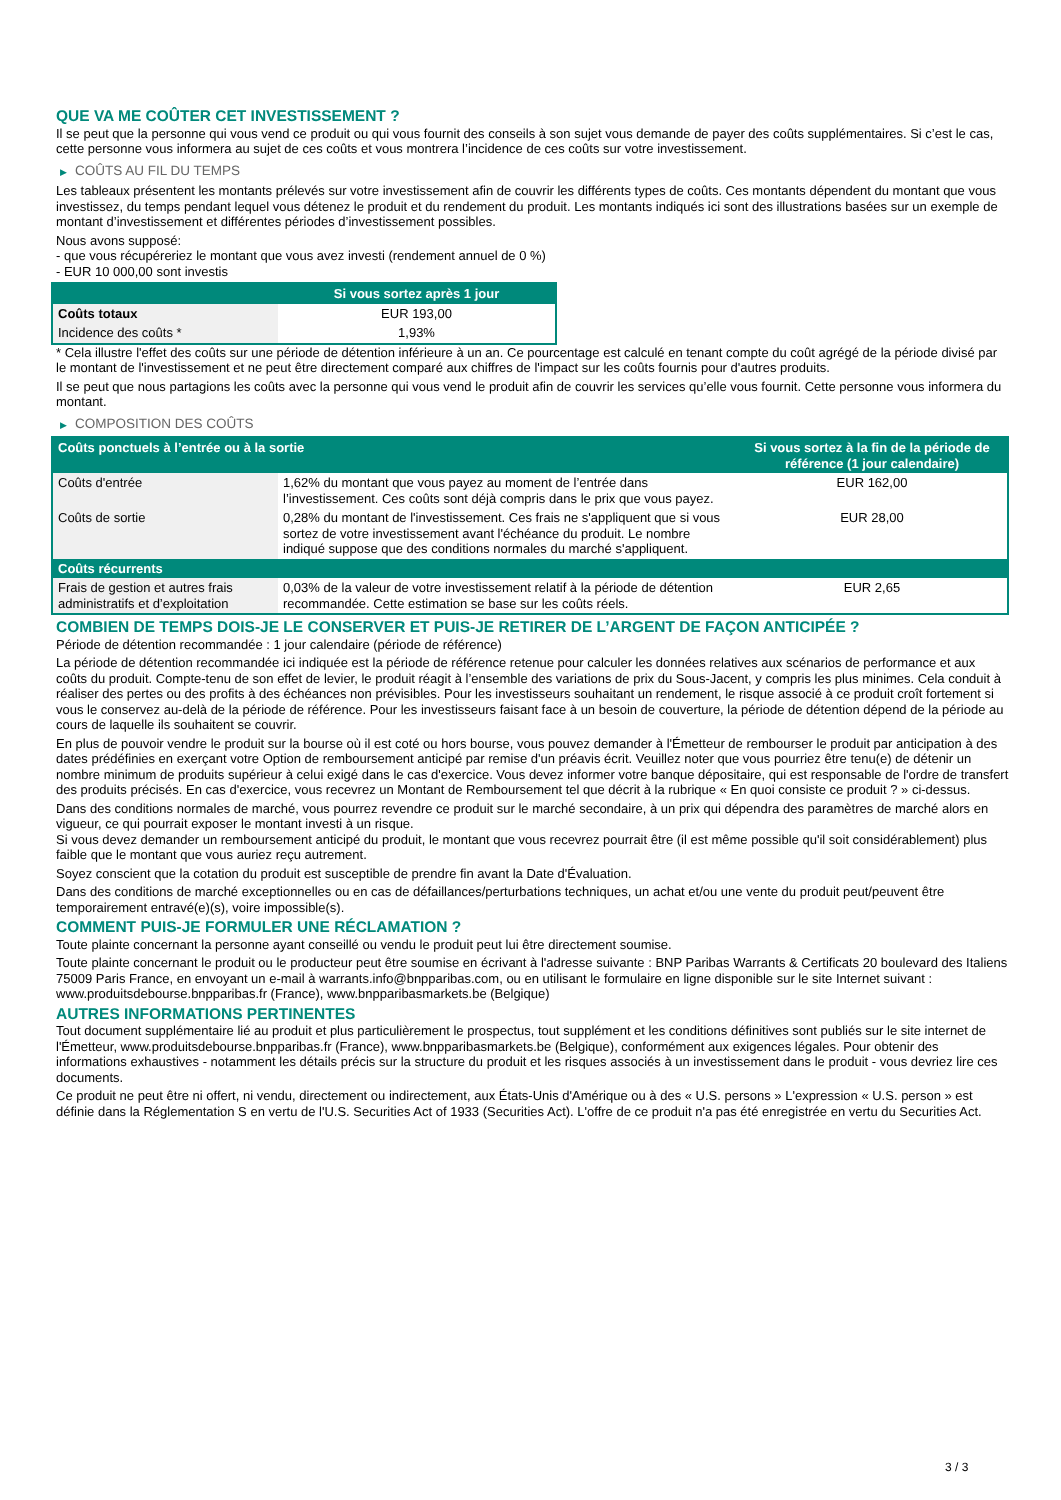QUE VA ME COÛTER CET INVESTISSEMENT ?
Il se peut que la personne qui vous vend ce produit ou qui vous fournit des conseils à son sujet vous demande de payer des coûts supplémentaires. Si c’est le cas, cette personne vous informera au sujet de ces coûts et vous montrera l’incidence de ces coûts sur votre investissement.
▶ COÛTS AU FIL DU TEMPS
Les tableaux présentent les montants prélevés sur votre investissement afin de couvrir les différents types de coûts. Ces montants dépendent du montant que vous investissez, du temps pendant lequel vous détenez le produit et du rendement du produit. Les montants indiqués ici sont des illustrations basées sur un exemple de montant d’investissement et différentes périodes d’investissement possibles.
Nous avons supposé:
- que vous récupéreriez le montant que vous avez investi (rendement annuel de 0 %)
- EUR 10 000,00 sont investis
| | Si vous sortez après 1 jour |
| --- | --- |
| Coûts totaux | EUR 193,00 |
| Incidence des coûts * | 1,93% |
* Cela illustre l'effet des coûts sur une période de détention inférieure à un an. Ce pourcentage est calculé en tenant compte du coût agrégé de la période divisé par le montant de l'investissement et ne peut être directement comparé aux chiffres de l'impact sur les coûts fournis pour d'autres produits.
Il se peut que nous partagions les coûts avec la personne qui vous vend le produit afin de couvrir les services qu’elle vous fournit. Cette personne vous informera du montant.
▶ COMPOSITION DES COÛTS
| Coûts ponctuels à l’entrée ou à la sortie | | Si vous sortez à la fin de la période de référence (1 jour calendaire) |
| --- | --- | --- |
| Coûts d'entrée | 1,62% du montant que vous payez au moment de l’entrée dans l’investissement. Ces coûts sont déjà compris dans le prix que vous payez. | EUR 162,00 |
| Coûts de sortie | 0,28% du montant de l'investissement. Ces frais ne s'appliquent que si vous sortez de votre investissement avant l'échéance du produit. Le nombre indiqué suppose que des conditions normales du marché s'appliquent. | EUR 28,00 |
| Coûts récurrents | | |
| Frais de gestion et autres frais administratifs et d’exploitation | 0,03% de la valeur de votre investissement relatif à la période de détention recommandée. Cette estimation se base sur les coûts réels. | EUR 2,65 |
COMBIEN DE TEMPS DOIS-JE LE CONSERVER ET PUIS-JE RETIRER DE L’ARGENT DE FAÇON ANTICIPÉE ?
Période de détention recommandée : 1 jour calendaire (période de référence)
La période de détention recommandée ici indiquée est la période de référence retenue pour calculer les données relatives aux scénarios de performance et aux coûts du produit. Compte-tenu de son effet de levier, le produit réagit à l’ensemble des variations de prix du Sous-Jacent, y compris les plus minimes. Cela conduit à réaliser des pertes ou des profits à des échéances non prévisibles. Pour les investisseurs souhaitant un rendement, le risque associé à ce produit croît fortement si vous le conservez au-delà de la période de référence. Pour les investisseurs faisant face à un besoin de couverture, la période de détention dépend de la période au cours de laquelle ils souhaitent se couvrir.
En plus de pouvoir vendre le produit sur la bourse où il est coté ou hors bourse, vous pouvez demander à l'Émetteur de rembourser le produit par anticipation à des dates prédéfinies en exerçant votre Option de remboursement anticipé par remise d'un préavis écrit. Veuillez noter que vous pourriez être tenu(e) de détenir un nombre minimum de produits supérieur à celui exigé dans le cas d'exercice. Vous devez informer votre banque dépositaire, qui est responsable de l'ordre de transfert des produits précisés. En cas d'exercice, vous recevrez un Montant de Remboursement tel que décrit à la rubrique « En quoi consiste ce produit ? » ci-dessus.
Dans des conditions normales de marché, vous pourrez revendre ce produit sur le marché secondaire, à un prix qui dépendra des paramètres de marché alors en vigueur, ce qui pourrait exposer le montant investi à un risque.
Si vous devez demander un remboursement anticipé du produit, le montant que vous recevrez pourrait être (il est même possible qu'il soit considérablement) plus faible que le montant que vous auriez reçu autrement.
Soyez conscient que la cotation du produit est susceptible de prendre fin avant la Date d'Évaluation.
Dans des conditions de marché exceptionnelles ou en cas de défaillances/perturbations techniques, un achat et/ou une vente du produit peut/peuvent être temporairement entravé(e)(s), voire impossible(s).
COMMENT PUIS-JE FORMULER UNE RÉCLAMATION ?
Toute plainte concernant la personne ayant conseillé ou vendu le produit peut lui être directement soumise.
Toute plainte concernant le produit ou le producteur peut être soumise en écrivant à l'adresse suivante : BNP Paribas Warrants & Certificats 20 boulevard des Italiens 75009 Paris France, en envoyant un e-mail à warrants.info@bnpparibas.com, ou en utilisant le formulaire en ligne disponible sur le site Internet suivant : www.produitsdebourse.bnpparibas.fr (France), www.bnpparibasmarkets.be (Belgique)
AUTRES INFORMATIONS PERTINENTES
Tout document supplémentaire lié au produit et plus particulièrement le prospectus, tout supplément et les conditions définitives sont publiés sur le site internet de l'Émetteur, www.produitsdebourse.bnpparibas.fr (France), www.bnpparibasmarkets.be (Belgique), conformément aux exigences légales. Pour obtenir des informations exhaustives - notamment les détails précis sur la structure du produit et les risques associés à un investissement dans le produit - vous devriez lire ces documents.
Ce produit ne peut être ni offert, ni vendu, directement ou indirectement, aux États-Unis d'Amérique ou à des « U.S. persons » L'expression « U.S. person » est définie dans la Réglementation S en vertu de l'U.S. Securities Act of 1933 (Securities Act). L'offre de ce produit n'a pas été enregistrée en vertu du Securities Act.
3 / 3